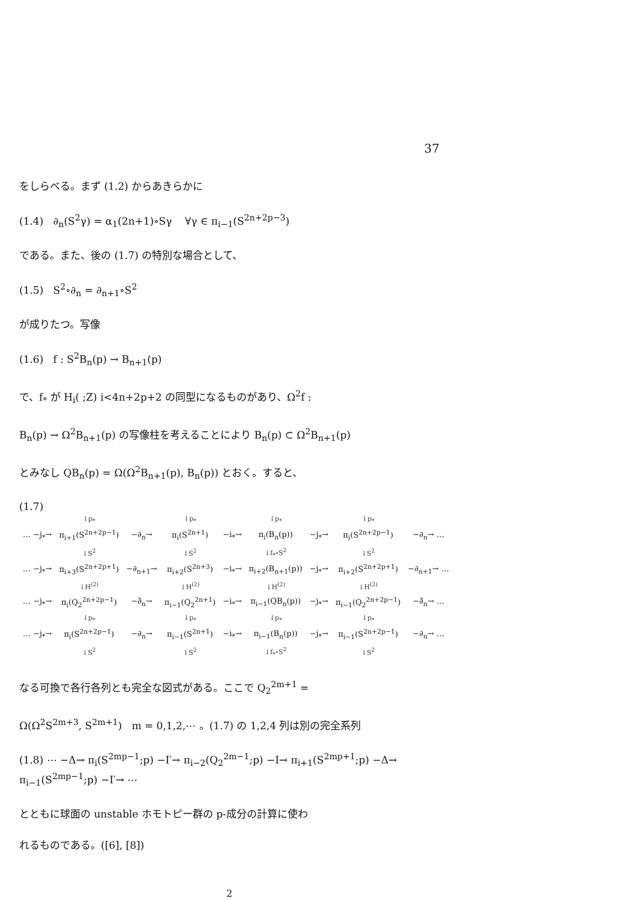37
をしらべる。まず (1.2) からあきらかに
(1.4) ∂<sub>n</sub>(S<sup>2</sup>γ) = α<sub>1</sub>(2n+1)∘Sγ ∀γ ∈ π<sub>i−1</sub>(S<sup>2n+2p−3</sup>)
である。また、後の (1.7) の特別な場合として、
(1.5) S<sup>2</sup>∘∂<sub>n</sub> = ∂<sub>n+1</sub>∘S<sup>2</sup>
が成りたつ。写像
(1.6) f : S<sup>2</sup>B<sub>n</sub>(p) → B<sub>n+1</sub>(p)
で、f<sub>*</sub> が H<sub>i</sub>( ;Z) i<4n+2p+2 の同型になるものがあり、Ω<sup>2</sup>f :
B<sub>n</sub>(p) → Ω<sup>2</sup>B<sub>n+1</sub>(p) の写像柱を考えることにより B<sub>n</sub>(p) ⊂ Ω<sup>2</sup>B<sub>n+1</sub>(p)
とみなし QB<sub>n</sub>(p) = Ω(Ω<sup>2</sup>B<sub>n+1</sub>(p), B<sub>n</sub>(p)) とおく。すると、
(1.7)
| | ↓p<sub>*</sub> | | ↓p<sub>*</sub> | | ↓p<sub>*</sub> | | ↓p<sub>*</sub> | |
| … −j<sub>*</sub>→ | π<sub>i+1</sub>(S<sup>2n+2p−1</sup>) | −∂<sub>n</sub>→ | π<sub>i</sub>(S<sup>2n+1</sup>) | −i<sub>*</sub>→ | π<sub>i</sub>(B<sub>n</sub>(p)) | −j<sub>*</sub>→ | π<sub>i</sub>(S<sup>2n+2p−1</sup>) | −∂<sub>n</sub>→ … |
| | ↓S<sup>2</sup> | | ↓S<sup>2</sup> | | ↓f<sub>*</sub>∘S<sup>2</sup> | | ↓S<sup>2</sup> | |
| … −j<sub>*</sub>→ | π<sub>i+3</sub>(S<sup>2n+2p+1</sup>) | −∂<sub>n+1</sub>→ | π<sub>i+2</sub>(S<sup>2n+3</sup>) | −i<sub>*</sub>→ | π<sub>i+2</sub>(B<sub>n+1</sub>(p)) | −j<sub>*</sub>→ | π<sub>i+2</sub>(S<sup>2n+2p+1</sup>) | −∂<sub>n+1</sub>→ … |
| | ↓H<sup>(2)</sup> | | ↓H<sup>(2)</sup> | | ↓H<sup>(2)</sup> | | ↓H<sup>(2)</sup> | |
| … −j<sub>*</sub>→ | π<sub>i</sub>(Q<sub>2</sub><sup>2n+2p−1</sup>) | −∂̄<sub>n</sub>→ | π<sub>i−1</sub>(Q<sub>2</sub><sup>2n+1</sup>) | −i<sub>*</sub>→ | π<sub>i−1</sub>(QB<sub>n</sub>(p)) | −j<sub>*</sub>→ | π<sub>i−1</sub>(Q<sub>2</sub><sup>2n+2p−1</sup>) | −∂̄<sub>n</sub>→ … |
| | ↓p<sub>*</sub> | | ↓p<sub>*</sub> | | ↓p<sub>*</sub> | | ↓p<sub>*</sub> | |
| … −j<sub>*</sub>→ | π<sub>i</sub>(S<sup>2n+2p−1</sup>) | −∂<sub>n</sub>→ | π<sub>i−1</sub>(S<sup>2n+1</sup>) | −i<sub>*</sub>→ | π<sub>i−1</sub>(B<sub>n</sub>(p)) | −j<sub>*</sub>→ | π<sub>i−1</sub>(S<sup>2n+2p−1</sup>) | −∂<sub>n</sub>→ … |
| | ↓S<sup>2</sup> | | ↓S<sup>2</sup> | | ↓f<sub>*</sub>∘S<sup>2</sup> | | ↓S<sup>2</sup> | |
なる可換で各行各列とも完全な図式がある。ここで Q<sub>2</sub><sup>2m+1</sup> =
Ω(Ω<sup>2</sup>S<sup>2m+3</sup>, S<sup>2m+1</sup>) m = 0,1,2,⋯ 。(1.7) の 1,2,4 列は別の完全系列
(1.8) ⋯ −Δ→ π<sub>i</sub>(S<sup>2mp−1</sup>;p) −I′→ π<sub>i−2</sub>(Q<sub>2</sub><sup>2m−1</sup>;p) −I→ π<sub>i+1</sub>(S<sup>2mp+1</sup>;p) −Δ→ π<sub>i−1</sub>(S<sup>2mp−1</sup>;p) −I′→ ⋯
とともに球面の unstable ホモトピー群の p-成分の計算に使わ
れるものである。([6], [8])
2